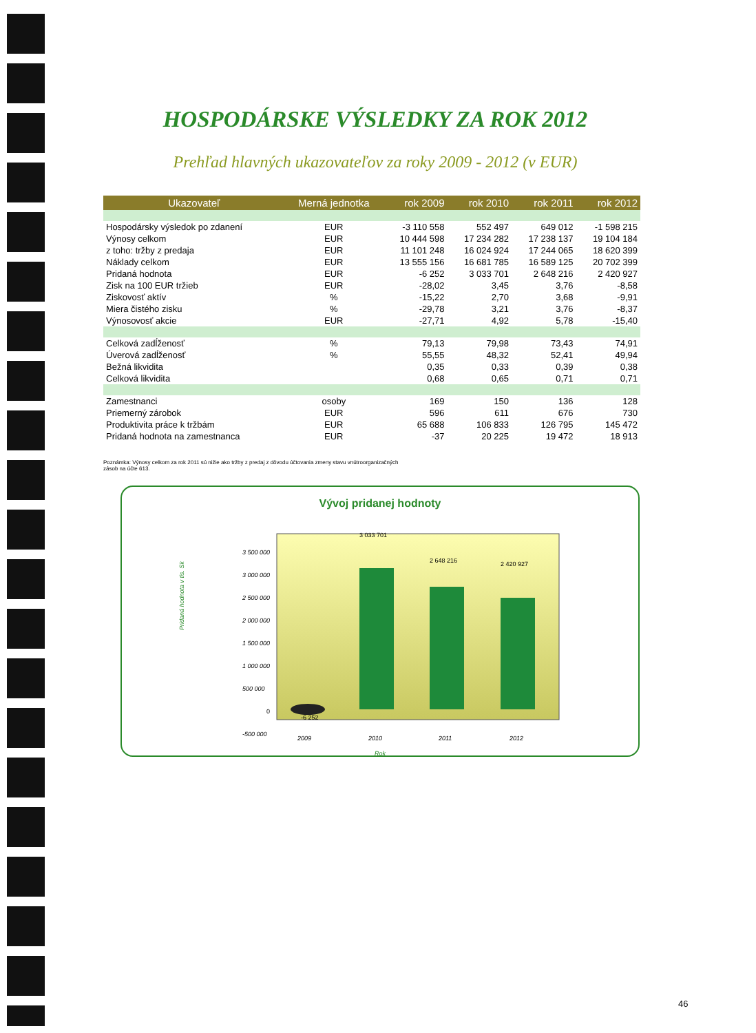HOSPODÁRSKE VÝSLEDKY ZA ROK 2012
Prehľad hlavných ukazovateľov za roky 2009 - 2012 (v EUR)
| Ukazovateľ | Merná jednotka | rok 2009 | rok 2010 | rok 2011 | rok 2012 |
| --- | --- | --- | --- | --- | --- |
| Hospodársky výsledok po zdanení | EUR | -3 110 558 | 552 497 | 649 012 | -1 598 215 |
| Výnosy celkom | EUR | 10 444 598 | 17 234 282 | 17 238 137 | 19 104 184 |
| z toho: tržby z predaja | EUR | 11 101 248 | 16 024 924 | 17 244 065 | 18 620 399 |
| Náklady celkom | EUR | 13 555 156 | 16 681 785 | 16 589 125 | 20 702 399 |
| Pridaná hodnota | EUR | -6 252 | 3 033 701 | 2 648 216 | 2 420 927 |
| Zisk na 100 EUR tržieb | EUR | -28,02 | 3,45 | 3,76 | -8,58 |
| Ziskovosť aktív | % | -15,22 | 2,70 | 3,68 | -9,91 |
| Miera čistého zisku | % | -29,78 | 3,21 | 3,76 | -8,37 |
| Výnosovosť akcie | EUR | -27,71 | 4,92 | 5,78 | -15,40 |
| Celková zadĺženosť | % | 79,13 | 79,98 | 73,43 | 74,91 |
| Úverová zadĺženosť | % | 55,55 | 48,32 | 52,41 | 49,94 |
| Bežná likvidita | | 0,35 | 0,33 | 0,39 | 0,38 |
| Celková likvidita | | 0,68 | 0,65 | 0,71 | 0,71 |
| Zamestnanci | osoby | 169 | 150 | 136 | 128 |
| Priemerný zárobok | EUR | 596 | 611 | 676 | 730 |
| Produktivita práce k tržbám | EUR | 65 688 | 106 833 | 126 795 | 145 472 |
| Pridaná hodnota na zamestnanca | EUR | -37 | 20 225 | 19 472 | 18 913 |
Poznámka: Výnosy celkom za rok 2011 sú nižie ako tržby z predaj z dôvodu účtovania zmeny stavu vnútroorganizačných
zásob na účte 613.
Vývoj pridanej hodnoty
Pridaná hodnota v tis. Sk
3 500 000
3 000 000
2 500 000
2 000 000
1 500 000
1 000 000
500 000
0
-500 000
-6 252
3 033 701
2 648 216
2 420 927
2009
2010
2011
2012
Rok
46